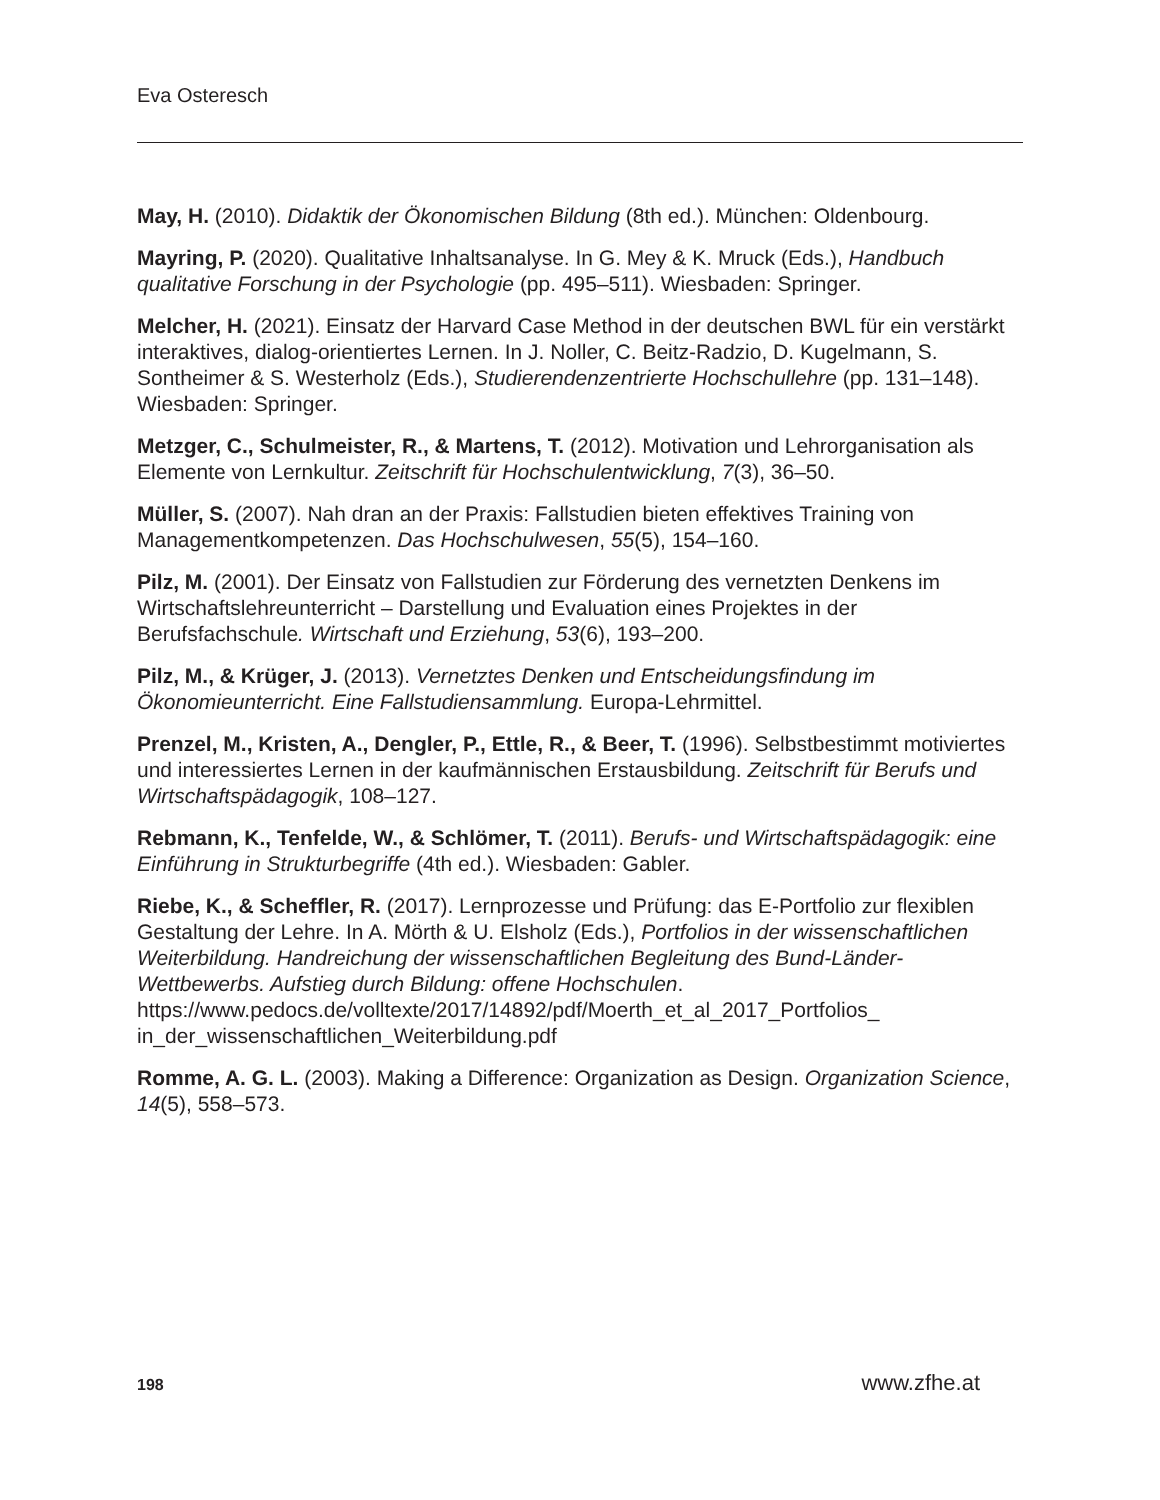Eva Osteresch
May, H. (2010). Didaktik der Ökonomischen Bildung (8th ed.). München: Oldenbourg.
Mayring, P. (2020). Qualitative Inhaltsanalyse. In G. Mey & K. Mruck (Eds.), Handbuch qualitative Forschung in der Psychologie (pp. 495–511). Wiesbaden: Springer.
Melcher, H. (2021). Einsatz der Harvard Case Method in der deutschen BWL für ein verstärkt interaktives, dialog-orientiertes Lernen. In J. Noller, C. Beitz-Radzio, D. Kugelmann, S. Sontheimer & S. Westerholz (Eds.), Studierendenzentrierte Hochschullehre (pp. 131–148). Wiesbaden: Springer.
Metzger, C., Schulmeister, R., & Martens, T. (2012). Motivation und Lehrorganisation als Elemente von Lernkultur. Zeitschrift für Hochschulentwicklung, 7(3), 36–50.
Müller, S. (2007). Nah dran an der Praxis: Fallstudien bieten effektives Training von Managementkompetenzen. Das Hochschulwesen, 55(5), 154–160.
Pilz, M. (2001). Der Einsatz von Fallstudien zur Förderung des vernetzten Denkens im Wirtschaftslehreunterricht – Darstellung und Evaluation eines Projektes in der Berufsfachschule. Wirtschaft und Erziehung, 53(6), 193–200.
Pilz, M., & Krüger, J. (2013). Vernetztes Denken und Entscheidungsfindung im Ökonomieunterricht. Eine Fallstudiensammlung. Europa-Lehrmittel.
Prenzel, M., Kristen, A., Dengler, P., Ettle, R., & Beer, T. (1996). Selbstbestimmt motiviertes und interessiertes Lernen in der kaufmännischen Erstausbildung. Zeitschrift für Berufs und Wirtschaftspädagogik, 108–127.
Rebmann, K., Tenfelde, W., & Schlömer, T. (2011). Berufs- und Wirtschaftspädagogik: eine Einführung in Strukturbegriffe (4th ed.). Wiesbaden: Gabler.
Riebe, K., & Scheffler, R. (2017). Lernprozesse und Prüfung: das E-Portfolio zur flexiblen Gestaltung der Lehre. In A. Mörth & U. Elsholz (Eds.), Portfolios in der wissenschaftlichen Weiterbildung. Handreichung der wissenschaftlichen Begleitung des Bund-Länder-Wettbewerbs. Aufstieg durch Bildung: offene Hochschulen. https://www.pedocs.de/volltexte/2017/14892/pdf/Moerth_et_al_2017_Portfolios_ in_der_wissenschaftlichen_Weiterbildung.pdf
Romme, A. G. L. (2003). Making a Difference: Organization as Design. Organization Science, 14(5), 558–573.
198 www.zfhe.at